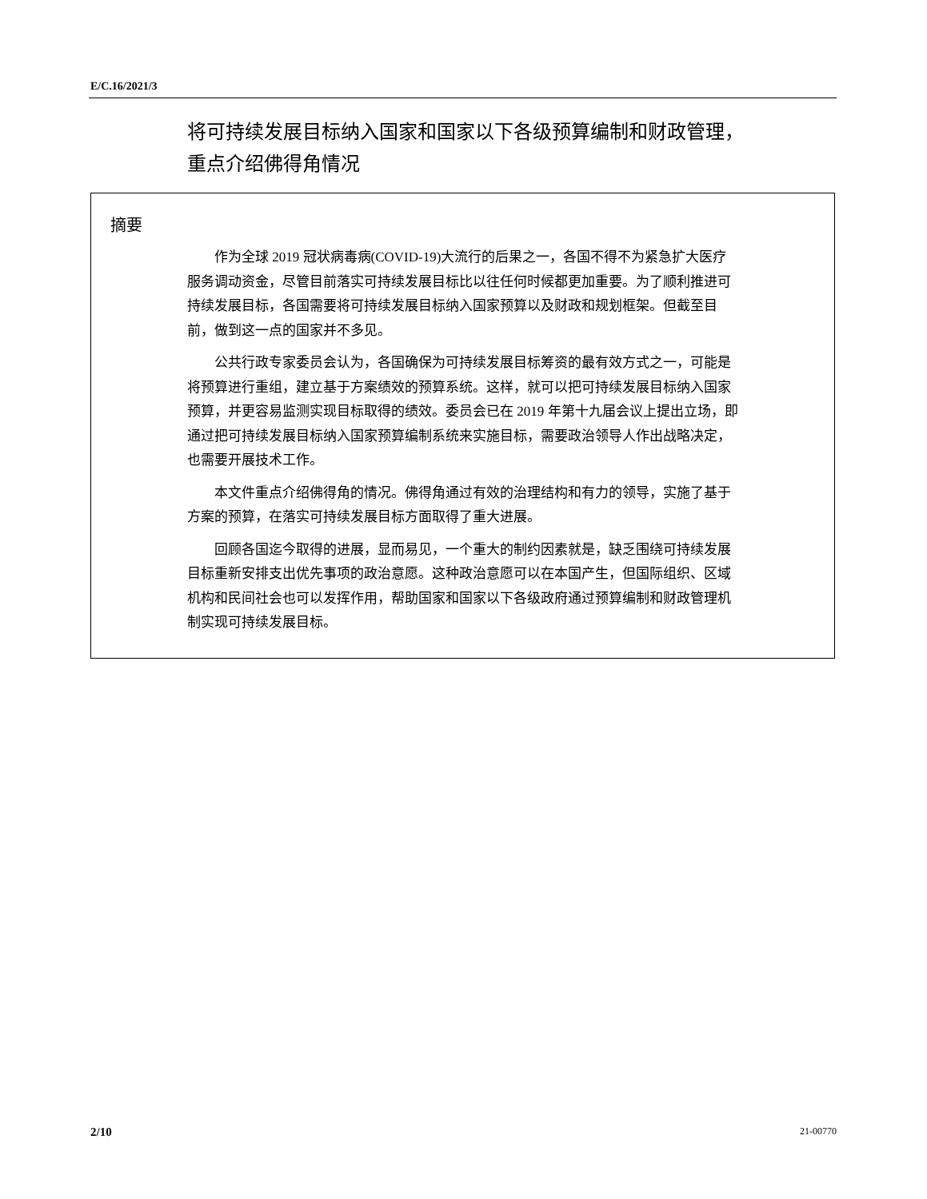E/C.16/2021/3
将可持续发展目标纳入国家和国家以下各级预算编制和财政管理，重点介绍佛得角情况
摘要
作为全球 2019 冠状病毒病(COVID-19)大流行的后果之一，各国不得不为紧急扩大医疗服务调动资金，尽管目前落实可持续发展目标比以往任何时候都更加重要。为了顺利推进可持续发展目标，各国需要将可持续发展目标纳入国家预算以及财政和规划框架。但截至目前，做到这一点的国家并不多见。
公共行政专家委员会认为，各国确保为可持续发展目标筹资的最有效方式之一，可能是将预算进行重组，建立基于方案绩效的预算系统。这样，就可以把可持续发展目标纳入国家预算，并更容易监测实现目标取得的绩效。委员会已在 2019 年第十九届会议上提出立场，即通过把可持续发展目标纳入国家预算编制系统来实施目标，需要政治领导人作出战略决定，也需要开展技术工作。
本文件重点介绍佛得角的情况。佛得角通过有效的治理结构和有力的领导，实施了基于方案的预算，在落实可持续发展目标方面取得了重大进展。
回顾各国迄今取得的进展，显而易见，一个重大的制约因素就是，缺乏围绕可持续发展目标重新安排支出优先事项的政治意愿。这种政治意愿可以在本国产生，但国际组织、区域机构和民间社会也可以发挥作用，帮助国家和国家以下各级政府通过预算编制和财政管理机制实现可持续发展目标。
2/10 21-00770